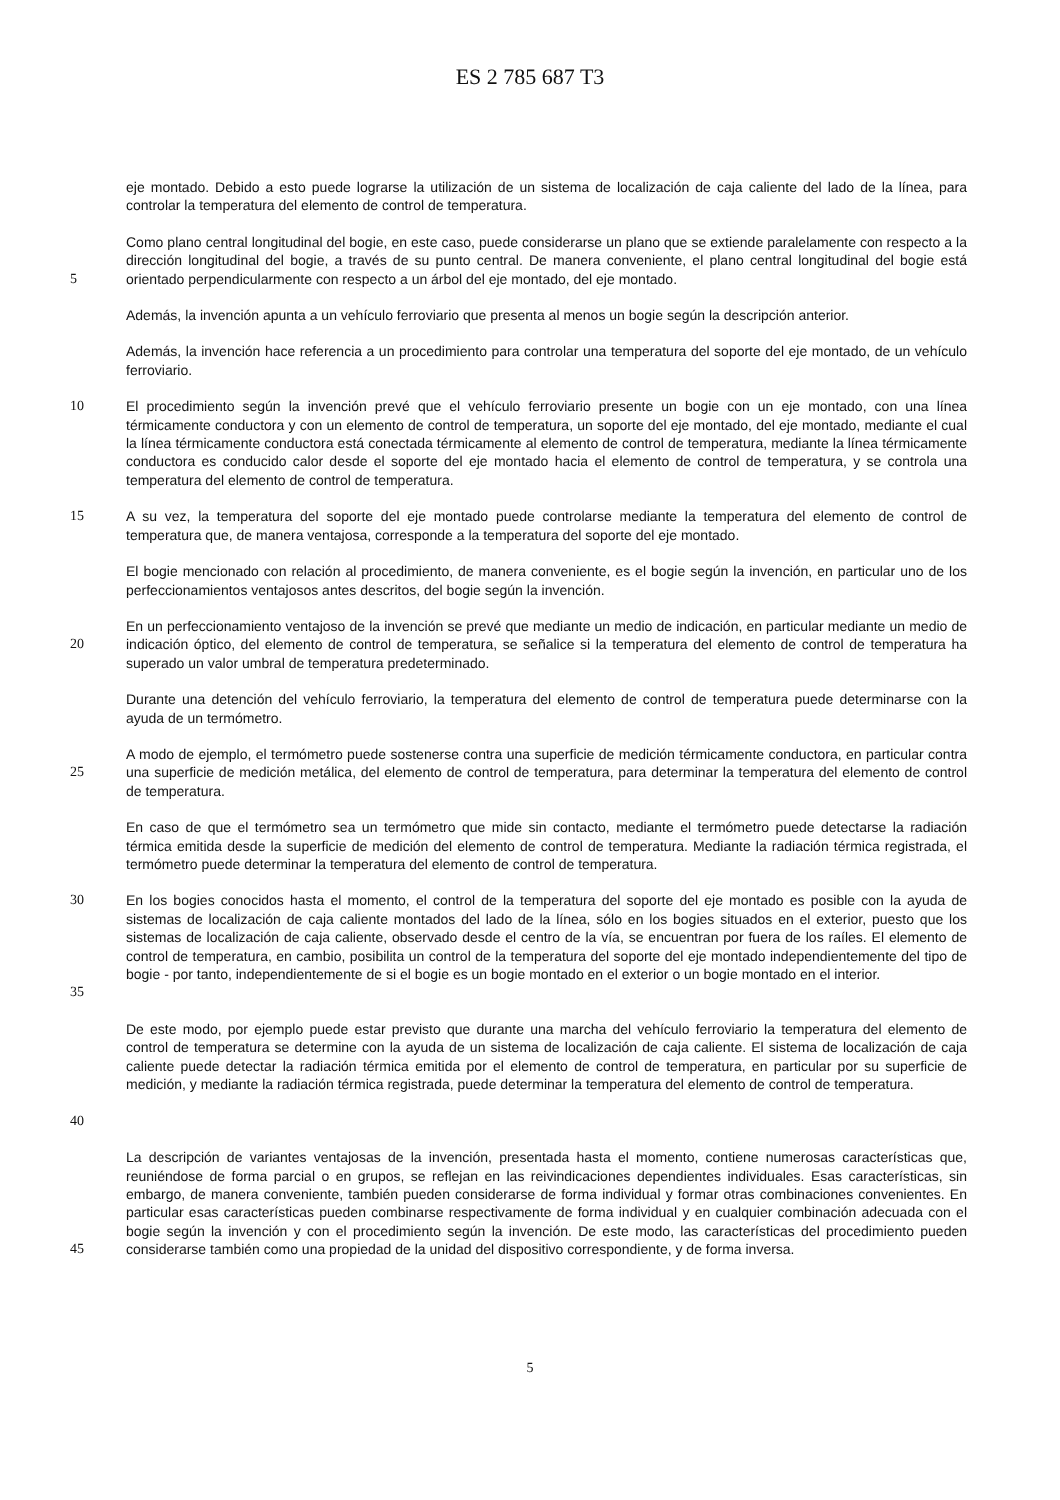ES 2 785 687 T3
eje montado. Debido a esto puede lograrse la utilización de un sistema de localización de caja caliente del lado de la línea, para controlar la temperatura del elemento de control de temperatura.
5 Como plano central longitudinal del bogie, en este caso, puede considerarse un plano que se extiende paralelamente con respecto a la dirección longitudinal del bogie, a través de su punto central. De manera conveniente, el plano central longitudinal del bogie está orientado perpendicularmente con respecto a un árbol del eje montado, del eje montado.
Además, la invención apunta a un vehículo ferroviario que presenta al menos un bogie según la descripción anterior.
Además, la invención hace referencia a un procedimiento para controlar una temperatura del soporte del eje montado, de un vehículo ferroviario.
10 El procedimiento según la invención prevé que el vehículo ferroviario presente un bogie con un eje montado, con una línea térmicamente conductora y con un elemento de control de temperatura, un soporte del eje montado, del eje montado, mediante el cual la línea térmicamente conductora está conectada térmicamente al elemento de control de temperatura, mediante la línea térmicamente conductora es conducido calor desde el soporte del eje montado hacia el elemento de control de temperatura, y se controla una temperatura del elemento de control de temperatura.
15 A su vez, la temperatura del soporte del eje montado puede controlarse mediante la temperatura del elemento de control de temperatura que, de manera ventajosa, corresponde a la temperatura del soporte del eje montado.
El bogie mencionado con relación al procedimiento, de manera conveniente, es el bogie según la invención, en particular uno de los perfeccionamientos ventajosos antes descritos, del bogie según la invención.
20 En un perfeccionamiento ventajoso de la invención se prevé que mediante un medio de indicación, en particular mediante un medio de indicación óptico, del elemento de control de temperatura, se señalice si la temperatura del elemento de control de temperatura ha superado un valor umbral de temperatura predeterminado.
Durante una detención del vehículo ferroviario, la temperatura del elemento de control de temperatura puede determinarse con la ayuda de un termómetro.
25 A modo de ejemplo, el termómetro puede sostenerse contra una superficie de medición térmicamente conductora, en particular contra una superficie de medición metálica, del elemento de control de temperatura, para determinar la temperatura del elemento de control de temperatura.
En caso de que el termómetro sea un termómetro que mide sin contacto, mediante el termómetro puede detectarse la radiación térmica emitida desde la superficie de medición del elemento de control de temperatura. Mediante la radiación térmica registrada, el termómetro puede determinar la temperatura del elemento de control de temperatura.
30
35
En los bogies conocidos hasta el momento, el control de la temperatura del soporte del eje montado es posible con la ayuda de sistemas de localización de caja caliente montados del lado de la línea, sólo en los bogies situados en el exterior, puesto que los sistemas de localización de caja caliente, observado desde el centro de la vía, se encuentran por fuera de los raíles. El elemento de control de temperatura, en cambio, posibilita un control de la temperatura del soporte del eje montado independientemente del tipo de bogie - por tanto, independientemente de si el bogie es un bogie montado en el exterior o un bogie montado en el interior.
40 De este modo, por ejemplo puede estar previsto que durante una marcha del vehículo ferroviario la temperatura del elemento de control de temperatura se determine con la ayuda de un sistema de localización de caja caliente. El sistema de localización de caja caliente puede detectar la radiación térmica emitida por el elemento de control de temperatura, en particular por su superficie de medición, y mediante la radiación térmica registrada, puede determinar la temperatura del elemento de control de temperatura.
45 La descripción de variantes ventajosas de la invención, presentada hasta el momento, contiene numerosas características que, reuniéndose de forma parcial o en grupos, se reflejan en las reivindicaciones dependientes individuales. Esas características, sin embargo, de manera conveniente, también pueden considerarse de forma individual y formar otras combinaciones convenientes. En particular esas características pueden combinarse respectivamente de forma individual y en cualquier combinación adecuada con el bogie según la invención y con el procedimiento según la invención. De este modo, las características del procedimiento pueden considerarse también como una propiedad de la unidad del dispositivo correspondiente, y de forma inversa.
5